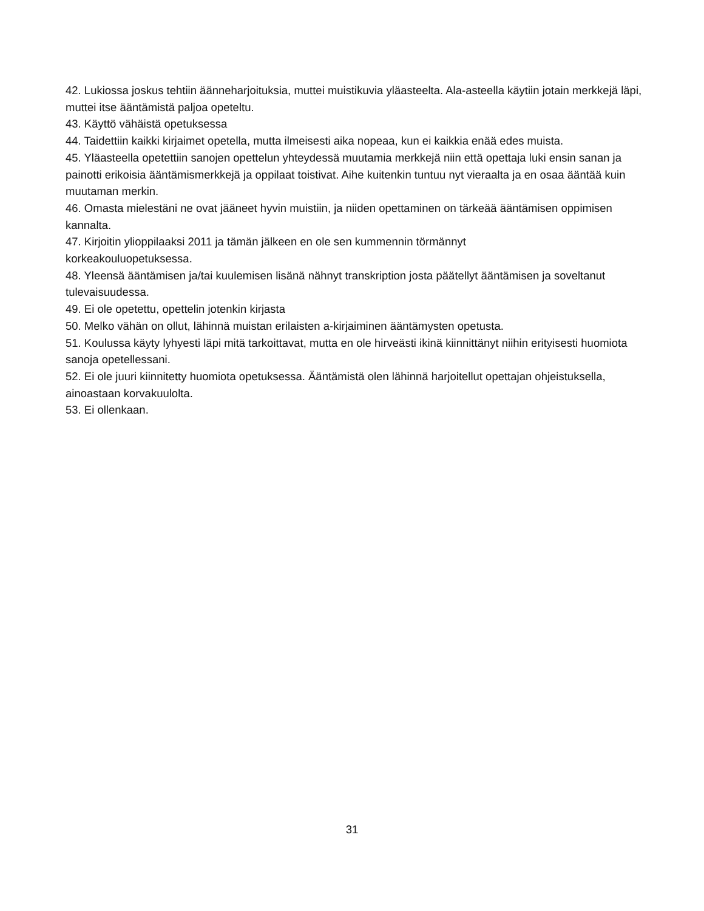42. Lukiossa joskus tehtiin äänneharjoituksia, muttei muistikuvia yläasteelta. Ala-asteella käytiin jotain merkkejä läpi, muttei itse ääntämistä paljoa opeteltu.
43. Käyttö vähäistä opetuksessa
44. Taidettiin kaikki kirjaimet opetella, mutta ilmeisesti aika nopeaa, kun ei kaikkia enää edes muista.
45. Yläasteella opetettiin sanojen opettelun yhteydessä muutamia merkkejä niin että opettaja luki ensin sanan ja painotti erikoisia ääntämismerkkejä ja oppilaat toistivat. Aihe kuitenkin tuntuu nyt vieraalta ja en osaa ääntää kuin muutaman merkin.
46. Omasta mielestäni ne ovat jääneet hyvin muistiin, ja niiden opettaminen on tärkeää ääntämisen oppimisen kannalta.
47. Kirjoitin ylioppilaaksi 2011 ja tämän jälkeen en ole sen kummennin törmännyt
korkeakouluopetuksessa.
48. Yleensä ääntämisen ja/tai kuulemisen lisänä nähnyt transkription josta päätellyt ääntämisen ja soveltanut tulevaisuudessa.
49. Ei ole opetettu, opettelin jotenkin kirjasta
50. Melko vähän on ollut, lähinnä muistan erilaisten a-kirjaiminen ääntämysten opetusta.
51. Koulussa käyty lyhyesti läpi mitä tarkoittavat, mutta en ole hirveästi ikinä kiinnittänyt niihin erityisesti huomiota sanoja opetellessani.
52. Ei ole juuri kiinnitetty huomiota opetuksessa. Ääntämistä olen lähinnä harjoitellut opettajan ohjeistuksella, ainoastaan korvakuulolta.
53. Ei ollenkaan.
31